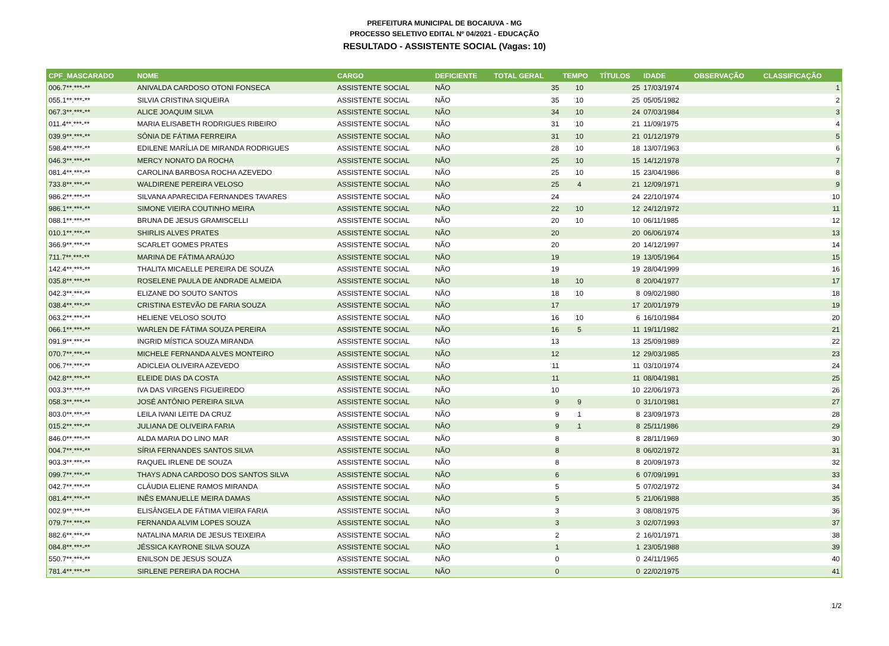PREFEITURA MUNICIPAL DE BOCAIUVA - MG
PROCESSO SELETIVO EDITAL Nº 04/2021 - EDUCAÇÃO
RESULTADO - ASSISTENTE SOCIAL (Vagas: 10)
| CPF_MASCARADO | NOME | CARGO | DEFICIENTE | TOTAL GERAL | TEMPO | TÍTULOS | IDADE | OBSERVAÇÃO | CLASSIFICAÇÃO |
| --- | --- | --- | --- | --- | --- | --- | --- | --- | --- |
| 006.7**.***-** | ANIVALDA CARDOSO OTONI FONSECA | ASSISTENTE SOCIAL | NÃO | 35 | 10 | 25 | 17/03/1974 | | 1 |
| 055.1**.***-** | SILVIA CRISTINA SIQUEIRA | ASSISTENTE SOCIAL | NÃO | 35 | 10 | 25 | 05/05/1982 | | 2 |
| 067.3**.***-** | ALICE JOAQUIM SILVA | ASSISTENTE SOCIAL | NÃO | 34 | 10 | 24 | 07/03/1984 | | 3 |
| 011.4**.***-** | MARIA ELISABETH RODRIGUES RIBEIRO | ASSISTENTE SOCIAL | NÃO | 31 | 10 | 21 | 11/09/1975 | | 4 |
| 039.9**.***-** | SÔNIA DE FÁTIMA FERREIRA | ASSISTENTE SOCIAL | NÃO | 31 | 10 | 21 | 01/12/1979 | | 5 |
| 598.4**.***-** | EDILENE MARÍLIA DE MIRANDA RODRIGUES | ASSISTENTE SOCIAL | NÃO | 28 | 10 | 18 | 13/07/1963 | | 6 |
| 046.3**.***-** | MERCY NONATO DA ROCHA | ASSISTENTE SOCIAL | NÃO | 25 | 10 | 15 | 14/12/1978 | | 7 |
| 081.4**.***-** | CAROLINA BARBOSA ROCHA AZEVEDO | ASSISTENTE SOCIAL | NÃO | 25 | 10 | 15 | 23/04/1986 | | 8 |
| 733.8**.***-** | WALDIRENE PEREIRA VELOSO | ASSISTENTE SOCIAL | NÃO | 25 | 4 | 21 | 12/09/1971 | | 9 |
| 986.2**.***-** | SILVANA APARECIDA FERNANDES TAVARES | ASSISTENTE SOCIAL | NÃO | 24 | | 24 | 22/10/1974 | | 10 |
| 986.1**.***-** | SIMONE VIEIRA COUTINHO MEIRA | ASSISTENTE SOCIAL | NÃO | 22 | 10 | 12 | 24/12/1972 | | 11 |
| 088.1**.***-** | BRUNA DE JESUS GRAMISCELLI | ASSISTENTE SOCIAL | NÃO | 20 | 10 | 10 | 06/11/1985 | | 12 |
| 010.1**.***-** | SHIRLIS ALVES PRATES | ASSISTENTE SOCIAL | NÃO | 20 | | 20 | 06/06/1974 | | 13 |
| 366.9**.***-** | SCARLET GOMES PRATES | ASSISTENTE SOCIAL | NÃO | 20 | | 20 | 14/12/1997 | | 14 |
| 711.7**.***-** | MARINA DE FÁTIMA ARAÚJO | ASSISTENTE SOCIAL | NÃO | 19 | | 19 | 13/05/1964 | | 15 |
| 142.4**.***-** | THALITA MICAELLE PEREIRA DE SOUZA | ASSISTENTE SOCIAL | NÃO | 19 | | 19 | 28/04/1999 | | 16 |
| 035.8**.***-** | ROSELENE PAULA DE ANDRADE ALMEIDA | ASSISTENTE SOCIAL | NÃO | 18 | 10 | 8 | 20/04/1977 | | 17 |
| 042.3**.***-** | ELIZANE DO SOUTO SANTOS | ASSISTENTE SOCIAL | NÃO | 18 | 10 | 8 | 09/02/1980 | | 18 |
| 038.4**.***-** | CRISTINA ESTEVÃO DE FARIA SOUZA | ASSISTENTE SOCIAL | NÃO | 17 | | 17 | 20/01/1979 | | 19 |
| 063.2**.***-** | HELIENE VELOSO SOUTO | ASSISTENTE SOCIAL | NÃO | 16 | 10 | 6 | 16/10/1984 | | 20 |
| 066.1**.***-** | WARLEN DE FÁTIMA SOUZA PEREIRA | ASSISTENTE SOCIAL | NÃO | 16 | 5 | 11 | 19/11/1982 | | 21 |
| 091.9**.***-** | INGRID MÍSTICA SOUZA MIRANDA | ASSISTENTE SOCIAL | NÃO | 13 | | 13 | 25/09/1989 | | 22 |
| 070.7**.***-** | MICHELE FERNANDA ALVES MONTEIRO | ASSISTENTE SOCIAL | NÃO | 12 | | 12 | 29/03/1985 | | 23 |
| 006.7**.***-** | ADICLEIA OLIVEIRA AZEVEDO | ASSISTENTE SOCIAL | NÃO | 11 | | 11 | 03/10/1974 | | 24 |
| 042.8**.***-** | ELEIDE DIAS DA COSTA | ASSISTENTE SOCIAL | NÃO | 11 | | 11 | 08/04/1981 | | 25 |
| 003.3**.***-** | IVA DAS VIRGENS FIGUEIREDO | ASSISTENTE SOCIAL | NÃO | 10 | | 10 | 22/06/1973 | | 26 |
| 058.3**.***-** | JOSÉ ANTÔNIO PEREIRA SILVA | ASSISTENTE SOCIAL | NÃO | 9 | 9 | 0 | 31/10/1981 | | 27 |
| 803.0**.***-** | LEILA IVANI LEITE DA CRUZ | ASSISTENTE SOCIAL | NÃO | 9 | 1 | 8 | 23/09/1973 | | 28 |
| 015.2**.***-** | JULIANA DE OLIVEIRA FARIA | ASSISTENTE SOCIAL | NÃO | 9 | 1 | 8 | 25/11/1986 | | 29 |
| 846.0**.***-** | ALDA MARIA DO LINO MAR | ASSISTENTE SOCIAL | NÃO | 8 | | 8 | 28/11/1969 | | 30 |
| 004.7**.***-** | SÍRIA FERNANDES SANTOS SILVA | ASSISTENTE SOCIAL | NÃO | 8 | | 8 | 06/02/1972 | | 31 |
| 903.3**.***-** | RAQUEL IRLENE DE SOUZA | ASSISTENTE SOCIAL | NÃO | 8 | | 8 | 20/09/1973 | | 32 |
| 099.7**.***-** | THAYS ADNA CARDOSO DOS SANTOS SILVA | ASSISTENTE SOCIAL | NÃO | 6 | | 6 | 07/09/1991 | | 33 |
| 042.7**.***-** | CLÁUDIA ELIENE RAMOS MIRANDA | ASSISTENTE SOCIAL | NÃO | 5 | | 5 | 07/02/1972 | | 34 |
| 081.4**.***-** | INÊS EMANUELLE MEIRA DAMAS | ASSISTENTE SOCIAL | NÃO | 5 | | 5 | 21/06/1988 | | 35 |
| 002.9**.***-** | ELISÂNGELA DE FÁTIMA VIEIRA FARIA | ASSISTENTE SOCIAL | NÃO | 3 | | 3 | 08/08/1975 | | 36 |
| 079.7**.***-** | FERNANDA ALVIM LOPES SOUZA | ASSISTENTE SOCIAL | NÃO | 3 | | 3 | 02/07/1993 | | 37 |
| 882.6**.***-** | NATALINA MARIA DE JESUS TEIXEIRA | ASSISTENTE SOCIAL | NÃO | 2 | | 2 | 16/01/1971 | | 38 |
| 084.8**.***-** | JÉSSICA KAYRONE SILVA SOUZA | ASSISTENTE SOCIAL | NÃO | 1 | | 1 | 23/05/1988 | | 39 |
| 550.7**.***-** | ENILSON DE JESUS SOUZA | ASSISTENTE SOCIAL | NÃO | 0 | | 0 | 24/11/1965 | | 40 |
| 781.4**.***-** | SIRLENE PEREIRA DA ROCHA | ASSISTENTE SOCIAL | NÃO | 0 | | 0 | 22/02/1975 | | 41 |
1/2